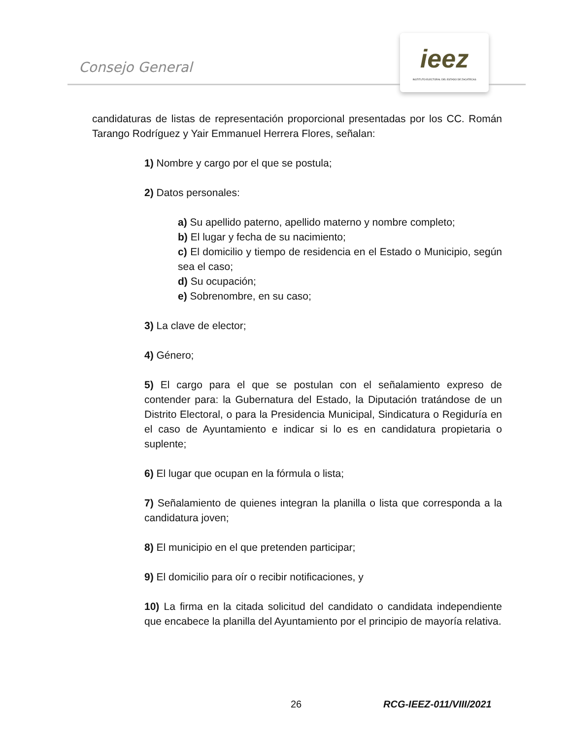Consejo General
ieez
INSTITUTO ELECTORAL DEL ESTADO DE ZACATECAS
candidaturas de listas de representación proporcional presentadas por los CC. Román Tarango Rodríguez y Yair Emmanuel Herrera Flores, señalan:
1) Nombre y cargo por el que se postula;
2) Datos personales:
a) Su apellido paterno, apellido materno y nombre completo;
b) El lugar y fecha de su nacimiento;
c) El domicilio y tiempo de residencia en el Estado o Municipio, según sea el caso;
d) Su ocupación;
e) Sobrenombre, en su caso;
3) La clave de elector;
4) Género;
5) El cargo para el que se postulan con el señalamiento expreso de contender para: la Gubernatura del Estado, la Diputación tratándose de un Distrito Electoral, o para la Presidencia Municipal, Sindicatura o Regiduría en el caso de Ayuntamiento e indicar si lo es en candidatura propietaria o suplente;
6) El lugar que ocupan en la fórmula o lista;
7) Señalamiento de quienes integran la planilla o lista que corresponda a la candidatura joven;
8) El municipio en el que pretenden participar;
9) El domicilio para oír o recibir notificaciones, y
10) La firma en la citada solicitud del candidato o candidata independiente que encabece la planilla del Ayuntamiento por el principio de mayoría relativa.
26 RCG-IEEZ-011/VIII/2021